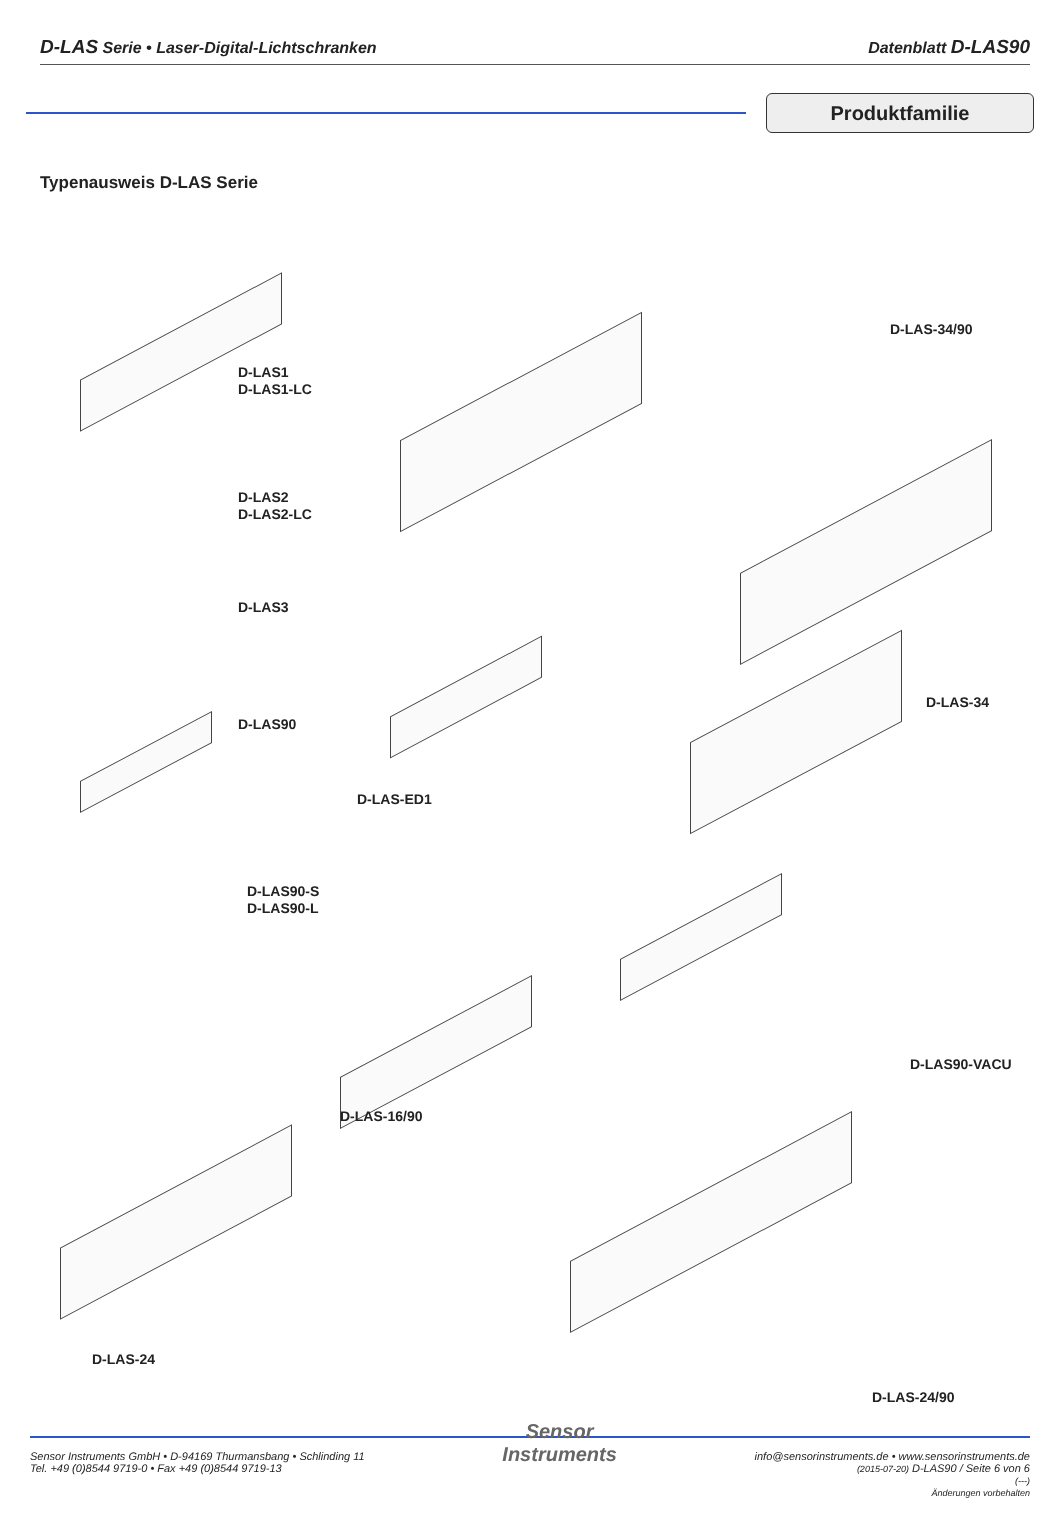D-LAS Serie • Laser-Digital-Lichtschranken Datenblatt D-LAS90
Produktfamilie
Typenausweis D-LAS Serie
D-LAS1
D-LAS1-LC
D-LAS-34/90
D-LAS2
D-LAS2-LC
D-LAS3
D-LAS-34
D-LAS90
D-LAS-ED1
D-LAS90-S
D-LAS90-L
D-LAS90-VACU
D-LAS-16/90
D-LAS-24
D-LAS-24/90
Sensor Instruments GmbH • D-94169 Thurmansbang • Schlinding 11
Tel. +49 (0)8544 9719-0 • Fax +49 (0)8544 9719-13
Sensor
Instruments
info@sensorinstruments.de • www.sensorinstruments.de
(2015-07-20) D-LAS90 / Seite 6 von 6
(---)
Änderungen vorbehalten